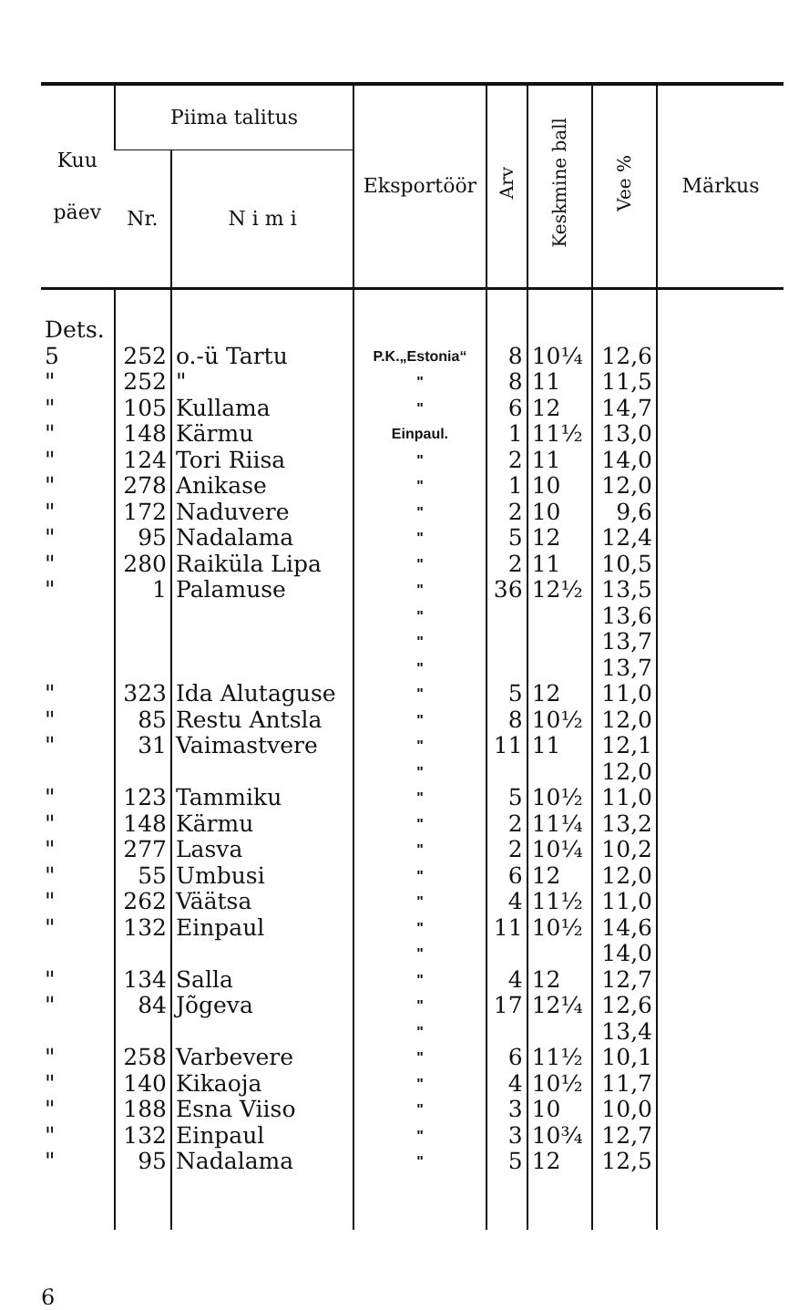| Kuu päev | Piima talitus | | Eksportöör | Arv | Keskmine ball | Vee % | Märkus |
| --- | --- | --- | --- | --- | --- | --- | --- |
| | Nr. | N i m i | | | | | |
| Dets. | | | | | | | |
| 5 | 252 | o.-ü Tartu | P.K.„Estonia“ | 8 | 10¼ | 12,6 | |
| " | 252 | " | " | 8 | 11 | 11,5 | |
| " | 105 | Kullama | " | 6 | 12 | 14,7 | |
| " | 148 | Kärmu | Einpaul. | 1 | 11½ | 13,0 | |
| " | 124 | Tori Riisa | " | 2 | 11 | 14,0 | |
| " | 278 | Anikase | " | 1 | 10 | 12,0 | |
| " | 172 | Naduvere | " | 2 | 10 | 9,6 | |
| " | 95 | Nadalama | " | 5 | 12 | 12,4 | |
| " | 280 | Raiküla Lipa | " | 2 | 11 | 10,5 | |
| " | 1 | Palamuse | " | 36 | 12½ | 13,5 | |
| | | | " | | | 13,6 | |
| | | | " | | | 13,7 | |
| | | | " | | | 13,7 | |
| " | 323 | Ida Alutaguse | " | 5 | 12 | 11,0 | |
| " | 85 | Restu Antsla | " | 8 | 10½ | 12,0 | |
| " | 31 | Vaimastvere | " | 11 | 11 | 12,1 | |
| | | | " | | | 12,0 | |
| " | 123 | Tammiku | " | 5 | 10½ | 11,0 | |
| " | 148 | Kärmu | " | 2 | 11¼ | 13,2 | |
| " | 277 | Lasva | " | 2 | 10¼ | 10,2 | |
| " | 55 | Umbusi | " | 6 | 12 | 12,0 | |
| " | 262 | Väätsa | " | 4 | 11½ | 11,0 | |
| " | 132 | Einpaul | " | 11 | 10½ | 14,6 | |
| | | | " | | | 14,0 | |
| " | 134 | Salla | " | 4 | 12 | 12,7 | |
| " | 84 | Jõgeva | " | 17 | 12¼ | 12,6 | |
| | | | " | | | 13,4 | |
| " | 258 | Varbevere | " | 6 | 11½ | 10,1 | |
| " | 140 | Kikaoja | " | 4 | 10½ | 11,7 | |
| " | 188 | Esna Viiso | " | 3 | 10 | 10,0 | |
| " | 132 | Einpaul | " | 3 | 10¾ | 12,7 | |
| " | 95 | Nadalama | " | 5 | 12 | 12,5 | |
6